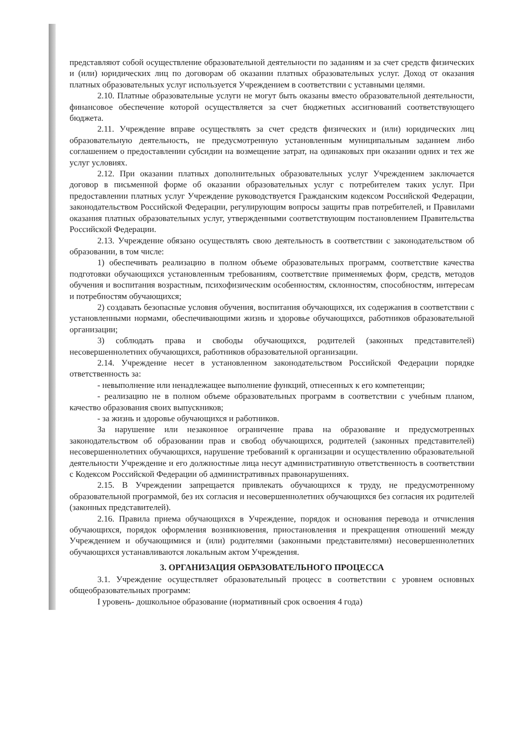представляют собой осуществление образовательной деятельности по заданиям и за счет средств физических и (или) юридических лиц по договорам об оказании платных образовательных услуг. Доход от оказания платных образовательных услуг используется Учреждением в соответствии с уставными целями.
2.10. Платные образовательные услуги не могут быть оказаны вместо образовательной деятельности, финансовое обеспечение которой осуществляется за счет бюджетных ассигнований соответствующего бюджета.
2.11. Учреждение вправе осуществлять за счет средств физических и (или) юридических лиц образовательную деятельность, не предусмотренную установленным муниципальным заданием либо соглашением о предоставлении субсидии на возмещение затрат, на одинаковых при оказании одних и тех же услуг условиях.
2.12. При оказании платных дополнительных образовательных услуг Учреждением заключается договор в письменной форме об оказании образовательных услуг с потребителем таких услуг. При предоставлении платных услуг Учреждение руководствуется Гражданским кодексом Российской Федерации, законодательством Российской Федерации, регулирующим вопросы защиты прав потребителей, и Правилами оказания платных образовательных услуг, утвержденными соответствующим постановлением Правительства Российской Федерации.
2.13. Учреждение обязано осуществлять свою деятельность в соответствии с законодательством об образовании, в том числе:
1) обеспечивать реализацию в полном объеме образовательных программ, соответствие качества подготовки обучающихся установленным требованиям, соответствие применяемых форм, средств, методов обучения и воспитания возрастным, психофизическим особенностям, склонностям, способностям, интересам и потребностям обучающихся;
2) создавать безопасные условия обучения, воспитания обучающихся, их содержания в соответствии с установленными нормами, обеспечивающими жизнь и здоровье обучающихся, работников образовательной организации;
3) соблюдать права и свободы обучающихся, родителей (законных представителей) несовершеннолетних обучающихся, работников образовательной организации.
2.14. Учреждение несет в установленном законодательством Российской Федерации порядке ответственность за:
- невыполнение или ненадлежащее выполнение функций, отнесенных к его компетенции;
- реализацию не в полном объеме образовательных программ в соответствии с учебным планом, качество образования своих выпускников;
- за жизнь и здоровье обучающихся и работников.
За нарушение или незаконное ограничение права на образование и предусмотренных законодательством об образовании прав и свобод обучающихся, родителей (законных представителей) несовершеннолетних обучающихся, нарушение требований к организации и осуществлению образовательной деятельности Учреждение и его должностные лица несут административную ответственность в соответствии с Кодексом Российской Федерации об административных правонарушениях.
2.15. В Учреждении запрещается привлекать обучающихся к труду, не предусмотренному образовательной программой, без их согласия и несовершеннолетних обучающихся без согласия их родителей (законных представителей).
2.16. Правила приема обучающихся в Учреждение, порядок и основания перевода и отчисления обучающихся, порядок оформления возникновения, приостановления и прекращения отношений между Учреждением и обучающимися и (или) родителями (законными представителями) несовершеннолетних обучающихся устанавливаются локальным актом Учреждения.
3. ОРГАНИЗАЦИЯ ОБРАЗОВАТЕЛЬНОГО ПРОЦЕССА
3.1. Учреждение осуществляет образовательный процесс в соответствии с уровнем основных общеобразовательных программ:
I уровень- дошкольное образование (нормативный срок освоения 4 года)